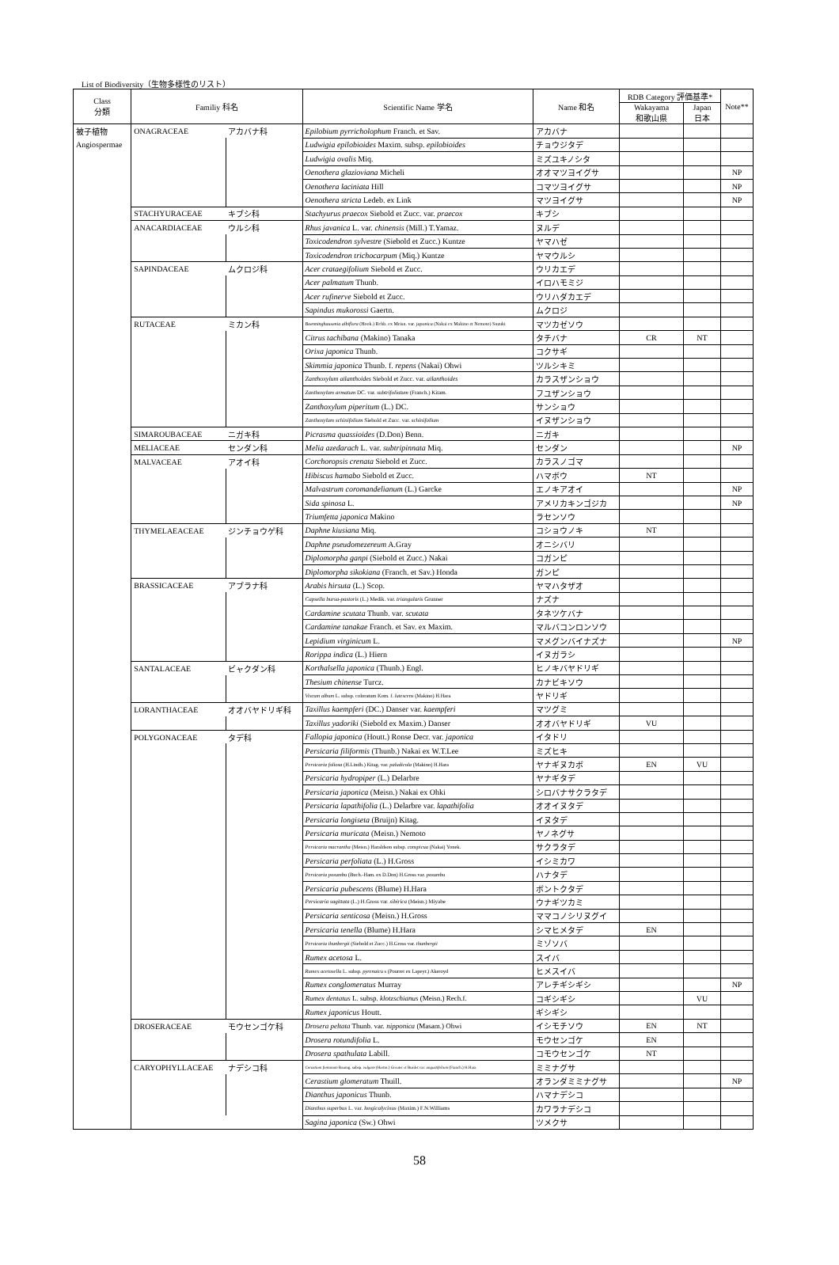List of Biodiversity（生物多様性のリスト）
| Class 分類 | Familiy 科名 | | Scientific Name 学名 | Name 和名 | RDB Category 評価基準* | | Note** |
| --- | --- | --- | --- | --- | --- | --- | --- |
| | | | | | Wakayama 和歌山県 | Japan 日本 | |
| 被子植物 | ONAGRACEAE | アカバナ科 | Epilobium pyrricholophum Franch. et Sav. | アカバナ | | | |
| Angiospermae | | | Ludwigia epilobioides Maxim. subsp. epilobioides | チョウジタデ | | | |
| | | | Ludwigia ovalis Miq. | ミズユキノシタ | | | |
| | | | Oenothera glazioviana Micheli | オオマツヨイグサ | | | NP |
| | | | Oenothera laciniata Hill | コマツヨイグサ | | | NP |
| | | | Oenothera stricta Ledeb. ex Link | マツヨイグサ | | | NP |
| | STACHYURACEAE | キブシ科 | Stachyurus praecox Siebold et Zucc. var. praecox | キブシ | | | |
| | ANACARDIACEAE | ウルシ科 | Rhus javanica L. var. chinensis (Mill.) T.Yamaz. | ヌルデ | | | |
| | | | Toxicodendron sylvestre (Siebold et Zucc.) Kuntze | ヤマハゼ | | | |
| | | | Toxicodendron trichocarpum (Miq.) Kuntze | ヤマウルシ | | | |
| | SAPINDACEAE | ムクロジ科 | Acer crataegifolium Siebold et Zucc. | ウリカエデ | | | |
| | | | Acer palmatum Thunb. | イロハモミジ | | | |
| | | | Acer rufinerve Siebold et Zucc. | ウリハダカエデ | | | |
| | | | Sapindus mukorossi Gaertn. | ムクロジ | | | |
| | RUTACEAE | ミカン科 | Boenninghausenia albiflora (Hook.) Rchb. ex Meisn. var. japonica (Nakai ex Makino et Nemoto) Suzuki | マツカゼソウ | | | |
| | | | Citrus tachibana (Makino) Tanaka | タチバナ | CR | NT | |
| | | | Orixa japonica Thunb. | コクサギ | | | |
| | | | Skimmia japonica Thunb. f. repens (Nakai) Ohwi | ツルシキミ | | | |
| | | | Zanthoxylum ailanthoides Siebold et Zucc. var. ailanthoides | カラスザンショウ | | | |
| | | | Zanthoxylum armatum DC. var. subtrifoliatum (Franch.) Kitam. | フユザンショウ | | | |
| | | | Zanthoxylum piperitum (L.) DC. | サンショウ | | | |
| | | | Zanthoxylum schinifolium Siebold et Zucc. var. schinifolium | イヌザンショウ | | | |
| | SIMAROUBACEAE | ニガキ科 | Picrasma quassioides (D.Don) Benn. | ニガキ | | | |
| | MELIACEAE | センダン科 | Melia azedarach L. var. subtripinnata Miq. | センダン | | | NP |
| | MALVACEAE | アオイ科 | Corchoropsis crenata Siebold et Zucc. | カラスノゴマ | | | |
| | | | Hibiscus hamabo Siebold et Zucc. | ハマボウ | NT | | |
| | | | Malvastrum coromandelianum (L.) Garcke | エノキアオイ | | | NP |
| | | | Sida spinosa L. | アメリカキンゴジカ | | | NP |
| | | | Triumfetta japonica Makino | ラセンソウ | | | |
| | THYMELAEACEAE | ジンチョウゲ科 | Daphne kiusiana Miq. | コショウノキ | NT | | |
| | | | Daphne pseudomezereum A.Gray | オニシバリ | | | |
| | | | Diplomorpha ganpi (Siebold et Zucc.) Nakai | コガンピ | | | |
| | | | Diplomorpha sikokiana (Franch. et Sav.) Honda | ガンピ | | | |
| | BRASSICACEAE | アブラナ科 | Arabis hirsuta (L.) Scop. | ヤマハタザオ | | | |
| | | | Capsella bursa-pastoris (L.) Medik. var. triangularis Grunner | ナズナ | | | |
| | | | Cardamine scutata Thunb. var. scutata | タネツケバナ | | | |
| | | | Cardamine tanakae Franch. et Sav. ex Maxim. | マルバコンロンソウ | | | |
| | | | Lepidium virginicum L. | マメグンバイナズナ | | | NP |
| | | | Rorippa indica (L.) Hiern | イヌガラシ | | | |
| | SANTALACEAE | ビャクダン科 | Korthalsella japonica (Thunb.) Engl. | ヒノキバヤドリギ | | | |
| | | | Thesium chinense Turcz. | カナビキソウ | | | |
| | | | Viscum album L. subsp. coloratum Kom. f. lutescens (Makino) H.Hara | ヤドリギ | | | |
| | LORANTHACEAE | オオバヤドリギ科 | Taxillus kaempferi (DC.) Danser var. kaempferi | マツグミ | | | |
| | | | Taxillus yadoriki (Siebold ex Maxim.) Danser | オオバヤドリギ | VU | | |
| | POLYGONACEAE | タデ科 | Fallopia japonica (Houtt.) Ronse Decr. var. japonica | イタドリ | | | |
| | | | Persicaria filiformis (Thunb.) Nakai ex W.T.Lee | ミズヒキ | | | |
| | | | Persicaria foliosa (H.Lindb.) Kitag. var. paludicola (Makino) H.Hara | ヤナギヌカボ | EN | VU | |
| | | | Persicaria hydropiper (L.) Delarbre | ヤナギタデ | | | |
| | | | Persicaria japonica (Meisn.) Nakai ex Ohki | シロバナサクラタデ | | | |
| | | | Persicaria lapathifolia (L.) Delarbre var. lapathifolia | オオイヌタデ | | | |
| | | | Persicaria longiseta (Bruijn) Kitag. | イヌタデ | | | |
| | | | Persicaria muricata (Meisn.) Nemoto | ヤノネグサ | | | |
| | | | Persicaria macrantha (Meisn.) Haraldson subsp. conspicua (Nakai) Yonek. | サクラタデ | | | |
| | | | Persicaria perfoliata (L.) H.Gross | イシミカワ | | | |
| | | | Persicaria posumbu (Buch.-Ham. ex D.Don) H.Gross var. posumbu | ハナタデ | | | |
| | | | Persicaria pubescens (Blume) H.Hara | ボントクタデ | | | |
| | | | Persicaria sagittata (L.) H.Gross var. sibirica (Meisn.) Miyabe | ウナギツカミ | | | |
| | | | Persicaria senticosa (Meisn.) H.Gross | ママコノシリヌグイ | | | |
| | | | Persicaria tenella (Blume) H.Hara | シマヒメタデ | EN | | |
| | | | Persicaria thunbergii (Siebold et Zucc.) H.Gross var. thunbergii | ミゾソバ | | | |
| | | | Rumex acetosa L. | スイバ | | | |
| | | | Rumex acetosella L. subsp. pyrenaicu s (Pourret ex Lapeyr.) Akeroyd | ヒメスイバ | | | |
| | | | Rumex conglomeratus Murray | アレチギシギシ | | | NP |
| | | | Rumex dentatus L. subsp. klotzschianus (Meisn.) Rech.f. | コギシギシ | | VU | |
| | | | Rumex japonicus Houtt. | ギシギシ | | | |
| | DROSERACEAE | モウセンゴケ科 | Drosera peltata Thunb. var. nipponica (Masam.) Ohwi | イシモチソウ | EN | NT | |
| | | | Drosera rotundifolia L. | モウセンゴケ | EN | | |
| | | | Drosera spathulata Labill. | コモウセンゴケ | NT | | |
| | CARYOPHYLLACEAE | ナデシコ科 | Cerastium fontanum Baumg. subsp. vulgare (Hartm.) Greuter et Burdet var. angustifolium (Franch.) H.Hara | ミミナグサ | | | |
| | | | Cerastium glomeratum Thuill. | オランダミミナグサ | | | NP |
| | | | Dianthus japonicus Thunb. | ハマナデシコ | | | |
| | | | Dianthus superbus L. var. longicalycinus (Maxim.) F.N.Williams | カワラナデシコ | | | |
| | | | Sagina japonica (Sw.) Ohwi | ツメクサ | | | |
58